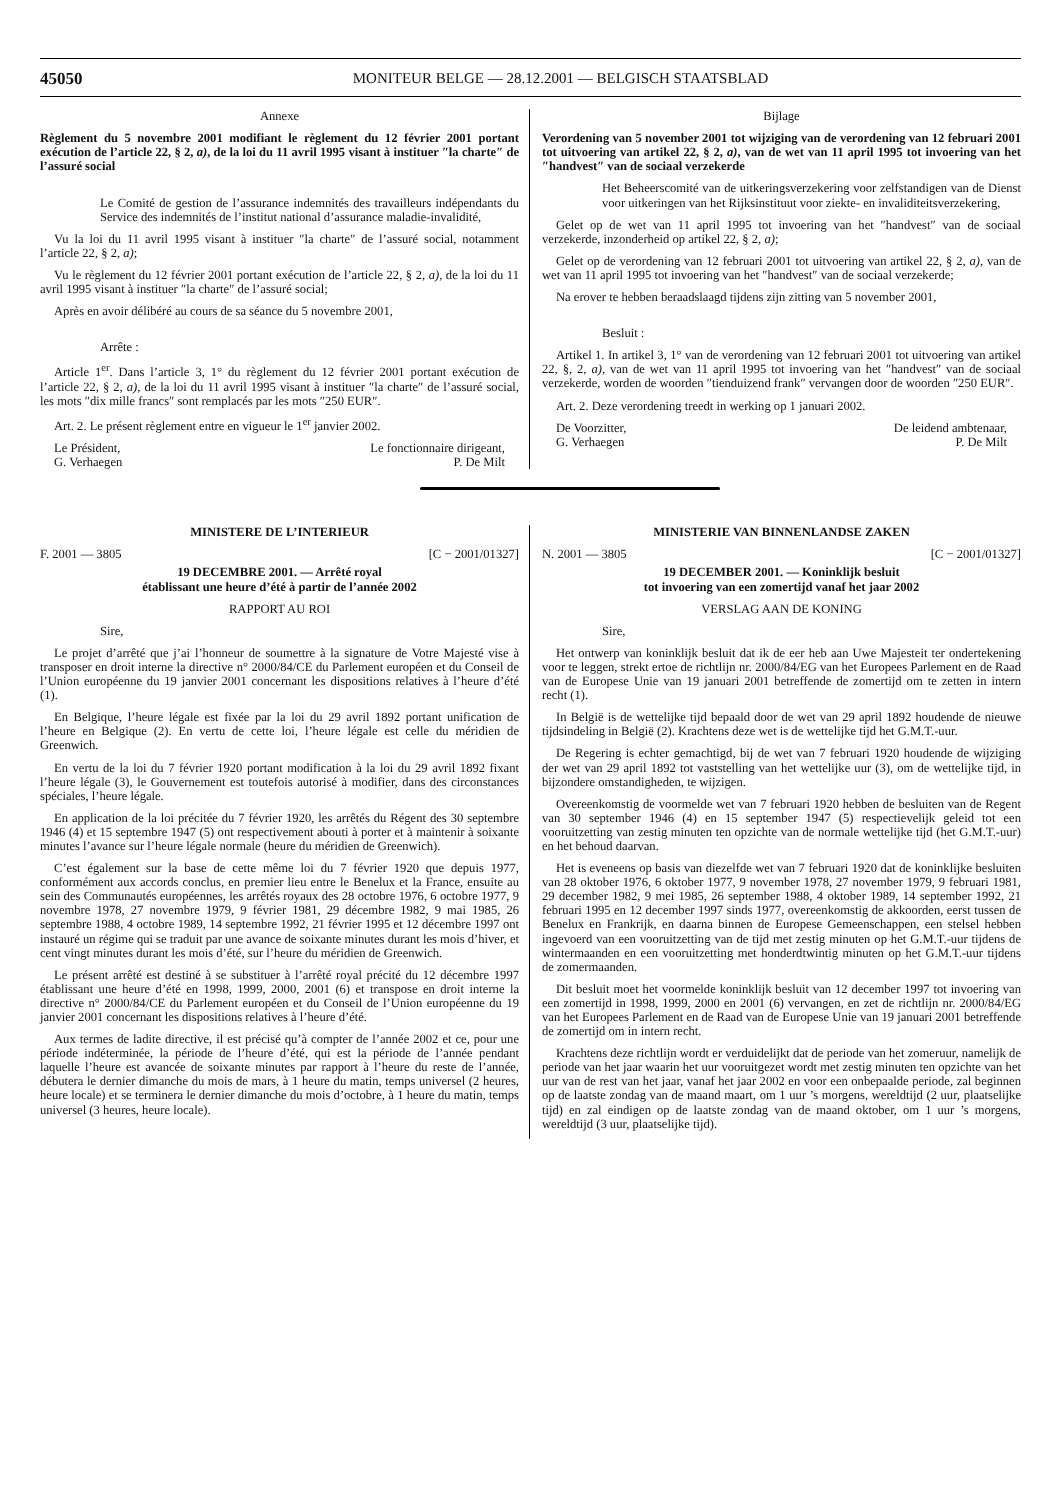45050 MONITEUR BELGE — 28.12.2001 — BELGISCH STAATSBLAD
Annexe
Règlement du 5 novembre 2001 modifiant le règlement du 12 février 2001 portant exécution de l’article 22, § 2, a), de la loi du 11 avril 1995 visant à instituer ″la charte″ de l’assuré social
Le Comité de gestion de l’assurance indemnités des travailleurs indépendants du Service des indemnités de l’institut national d’assurance maladie-invalidité,
Vu la loi du 11 avril 1995 visant à instituer ″la charte″ de l’assuré social, notamment l’article 22, § 2, a);
Vu le règlement du 12 février 2001 portant exécution de l’article 22, § 2, a), de la loi du 11 avril 1995 visant à instituer ″la charte″ de l’assuré social;
Après en avoir délibéré au cours de sa séance du 5 novembre 2001,
Arrête :
Article 1<sup>er</sup>. Dans l’article 3, 1° du règlement du 12 février 2001 portant exécution de l’article 22, § 2, a), de la loi du 11 avril 1995 visant à instituer ″la charte″ de l’assuré social, les mots ″dix mille francs″ sont remplacés par les mots ″250 EUR″.
Art. 2. Le présent règlement entre en vigueur le 1<sup>er</sup> janvier 2002.
Le Président,
G. Verhaegen Le fonctionnaire dirigeant,
P. De Milt
Bijlage
Verordening van 5 november 2001 tot wijziging van de verordening van 12 februari 2001 tot uitvoering van artikel 22, § 2, a), van de wet van 11 april 1995 tot invoering van het ″handvest″ van de sociaal verzekerde
Het Beheerscomité van de uitkeringsverzekering voor zelfstandigen van de Dienst voor uitkeringen van het Rijksinstituut voor ziekte- en invaliditeitsverzekering,
Gelet op de wet van 11 april 1995 tot invoering van het ″handvest″ van de sociaal verzekerde, inzonderheid op artikel 22, § 2, a);
Gelet op de verordening van 12 februari 2001 tot uitvoering van artikel 22, § 2, a), van de wet van 11 april 1995 tot invoering van het ″handvest″ van de sociaal verzekerde;
Na erover te hebben beraadslaagd tijdens zijn zitting van 5 november 2001,
Besluit :
Artikel 1. In artikel 3, 1° van de verordening van 12 februari 2001 tot uitvoering van artikel 22, §, 2, a), van de wet van 11 april 1995 tot invoering van het ″handvest″ van de sociaal verzekerde, worden de woorden ″tienduizend frank″ vervangen door de woorden ″250 EUR″.
Art. 2. Deze verordening treedt in werking op 1 januari 2002.
De Voorzitter,
G. Verhaegen De leidend ambtenaar,
P. De Milt
MINISTERE DE L’INTERIEUR
F. 2001 — 3805 [C − 2001/01327]
19 DECEMBRE 2001. — Arrêté royal
établissant une heure d’été à partir de l’année 2002
RAPPORT AU ROI
Sire,
Le projet d’arrêté que j’ai l’honneur de soumettre à la signature de Votre Majesté vise à transposer en droit interne la directive n° 2000/84/CE du Parlement européen et du Conseil de l’Union européenne du 19 janvier 2001 concernant les dispositions relatives à l’heure d’été (1).
En Belgique, l’heure légale est fixée par la loi du 29 avril 1892 portant unification de l’heure en Belgique (2). En vertu de cette loi, l’heure légale est celle du méridien de Greenwich.
En vertu de la loi du 7 février 1920 portant modification à la loi du 29 avril 1892 fixant l’heure légale (3), le Gouvernement est toutefois autorisé à modifier, dans des circonstances spéciales, l’heure légale.
En application de la loi précitée du 7 février 1920, les arrêtés du Régent des 30 septembre 1946 (4) et 15 septembre 1947 (5) ont respectivement abouti à porter et à maintenir à soixante minutes l’avance sur l’heure légale normale (heure du méridien de Greenwich).
C’est également sur la base de cette même loi du 7 février 1920 que depuis 1977, conformément aux accords conclus, en premier lieu entre le Benelux et la France, ensuite au sein des Communautés européennes, les arrêtés royaux des 28 octobre 1976, 6 octobre 1977, 9 novembre 1978, 27 novembre 1979, 9 février 1981, 29 décembre 1982, 9 mai 1985, 26 septembre 1988, 4 octobre 1989, 14 septembre 1992, 21 février 1995 et 12 décembre 1997 ont instauré un régime qui se traduit par une avance de soixante minutes durant les mois d’hiver, et cent vingt minutes durant les mois d’été, sur l’heure du méridien de Greenwich.
Le présent arrêté est destiné à se substituer à l’arrêté royal précité du 12 décembre 1997 établissant une heure d’été en 1998, 1999, 2000, 2001 (6) et transpose en droit interne la directive n° 2000/84/CE du Parlement européen et du Conseil de l’Union européenne du 19 janvier 2001 concernant les dispositions relatives à l’heure d’été.
Aux termes de ladite directive, il est précisé qu’à compter de l’année 2002 et ce, pour une période indéterminée, la période de l’heure d’été, qui est la période de l’année pendant laquelle l’heure est avancée de soixante minutes par rapport à l’heure du reste de l’année, débutera le dernier dimanche du mois de mars, à 1 heure du matin, temps universel (2 heures, heure locale) et se terminera le dernier dimanche du mois d’octobre, à 1 heure du matin, temps universel (3 heures, heure locale).
MINISTERIE VAN BINNENLANDSE ZAKEN
N. 2001 — 3805 [C − 2001/01327]
19 DECEMBER 2001. — Koninklijk besluit
tot invoering van een zomertijd vanaf het jaar 2002
VERSLAG AAN DE KONING
Sire,
Het ontwerp van koninklijk besluit dat ik de eer heb aan Uwe Majesteit ter ondertekening voor te leggen, strekt ertoe de richtlijn nr. 2000/84/EG van het Europees Parlement en de Raad van de Europese Unie van 19 januari 2001 betreffende de zomertijd om te zetten in intern recht (1).
In België is de wettelijke tijd bepaald door de wet van 29 april 1892 houdende de nieuwe tijdsindeling in België (2). Krachtens deze wet is de wettelijke tijd het G.M.T.-uur.
De Regering is echter gemachtigd, bij de wet van 7 februari 1920 houdende de wijziging der wet van 29 april 1892 tot vaststelling van het wettelijke uur (3), om de wettelijke tijd, in bijzondere omstandigheden, te wijzigen.
Overeenkomstig de voormelde wet van 7 februari 1920 hebben de besluiten van de Regent van 30 september 1946 (4) en 15 september 1947 (5) respectievelijk geleid tot een vooruitzetting van zestig minuten ten opzichte van de normale wettelijke tijd (het G.M.T.-uur) en het behoud daarvan.
Het is eveneens op basis van diezelfde wet van 7 februari 1920 dat de koninklijke besluiten van 28 oktober 1976, 6 oktober 1977, 9 november 1978, 27 november 1979, 9 februari 1981, 29 december 1982, 9 mei 1985, 26 september 1988, 4 oktober 1989, 14 september 1992, 21 februari 1995 en 12 december 1997 sinds 1977, overeenkomstig de akkoorden, eerst tussen de Benelux en Frankrijk, en daarna binnen de Europese Gemeenschappen, een stelsel hebben ingevoerd van een vooruitzetting van de tijd met zestig minuten op het G.M.T.-uur tijdens de wintermaanden en een vooruitzetting met honderdtwintig minuten op het G.M.T.-uur tijdens de zomermaanden.
Dit besluit moet het voormelde koninklijk besluit van 12 december 1997 tot invoering van een zomertijd in 1998, 1999, 2000 en 2001 (6) vervangen, en zet de richtlijn nr. 2000/84/EG van het Europees Parlement en de Raad van de Europese Unie van 19 januari 2001 betreffende de zomertijd om in intern recht.
Krachtens deze richtlijn wordt er verduidelijkt dat de periode van het zomeruur, namelijk de periode van het jaar waarin het uur vooruitgezet wordt met zestig minuten ten opzichte van het uur van de rest van het jaar, vanaf het jaar 2002 en voor een onbepaalde periode, zal beginnen op de laatste zondag van de maand maart, om 1 uur ’s morgens, wereldtijd (2 uur, plaatselijke tijd) en zal eindigen op de laatste zondag van de maand oktober, om 1 uur ’s morgens, wereldtijd (3 uur, plaatselijke tijd).